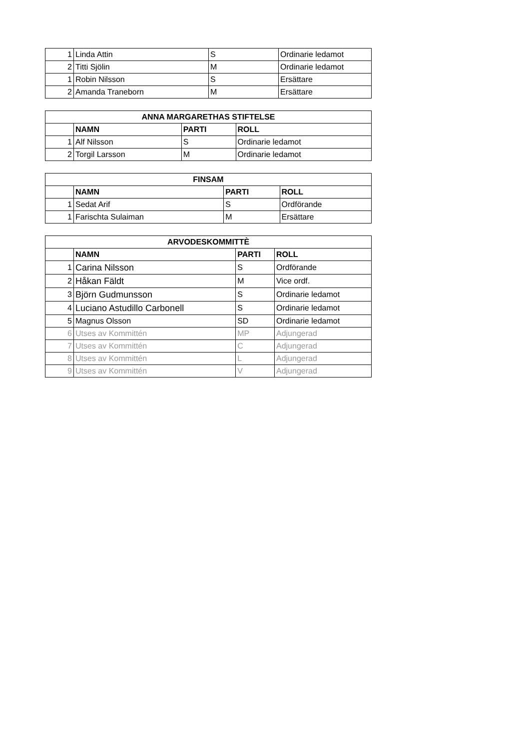| 1 | Linda Attin | S | Ordinarie ledamot |
| 2 | Titti Sjölin | M | Ordinarie ledamot |
| 1 | Robin Nilsson | S | Ersättare |
| 2 | Amanda Traneborn | M | Ersättare |
| ANNA MARGARETHAS STIFTELSE | | | |
| --- | --- | --- | --- |
| | NAMN | PARTI | ROLL |
| 1 | Alf Nilsson | S | Ordinarie ledamot |
| 2 | Torgil Larsson | M | Ordinarie ledamot |
| FINSAM | | | |
| --- | --- | --- | --- |
| | NAMN | PARTI | ROLL |
| 1 | Sedat Arif | S | Ordförande |
| 1 | Farischta Sulaiman | M | Ersättare |
| ARVODESKOMMITTÈ | | | |
| --- | --- | --- | --- |
| | NAMN | PARTI | ROLL |
| 1 | Carina Nilsson | S | Ordförande |
| 2 | Håkan Fäldt | M | Vice ordf. |
| 3 | Björn Gudmunsson | S | Ordinarie ledamot |
| 4 | Luciano Astudillo Carbonell | S | Ordinarie ledamot |
| 5 | Magnus Olsson | SD | Ordinarie ledamot |
| 6 | Utses av Kommittén | MP | Adjungerad |
| 7 | Utses av Kommittén | C | Adjungerad |
| 8 | Utses av Kommittén | L | Adjungerad |
| 9 | Utses av Kommittén | V | Adjungerad |